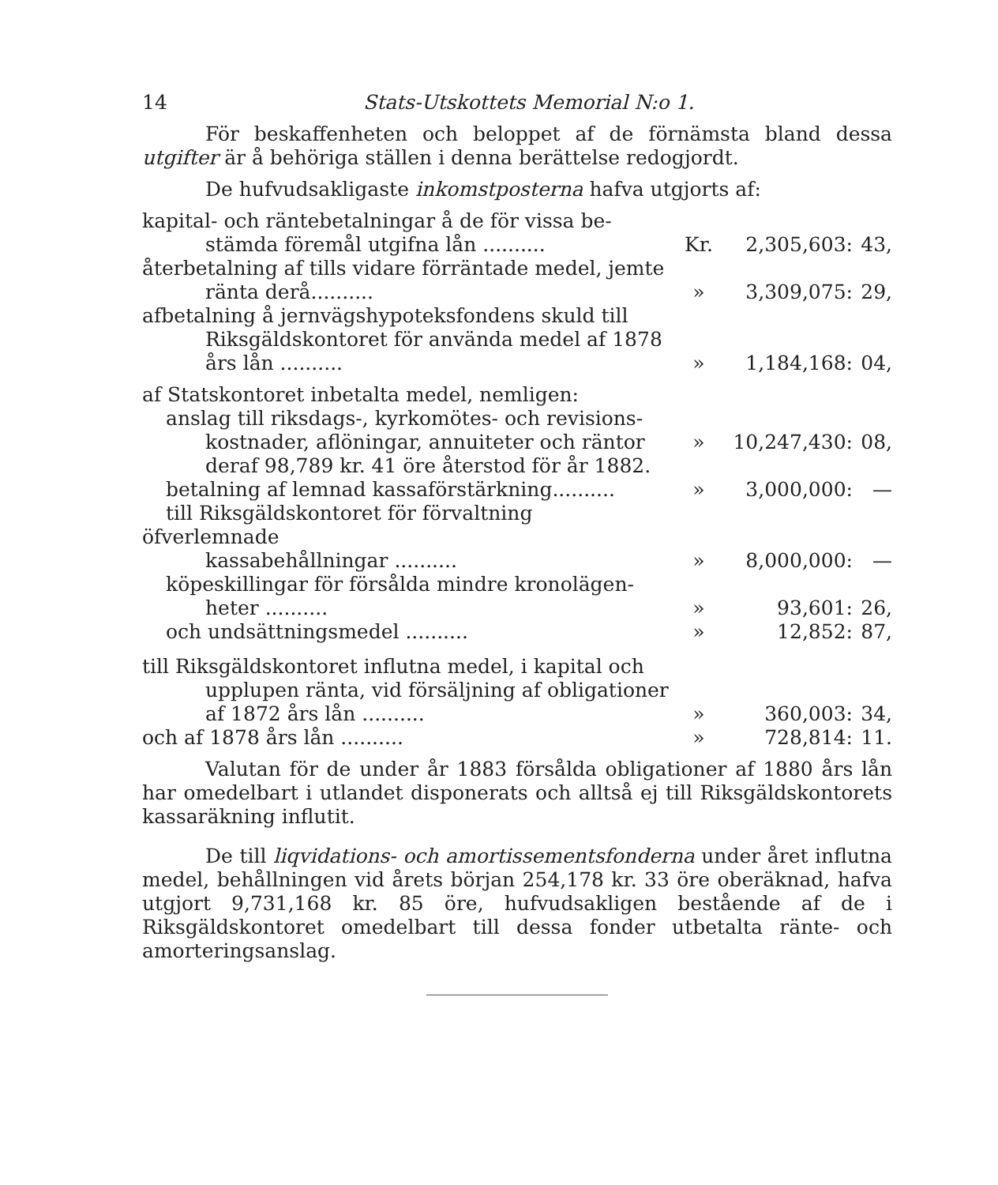14 Stats-Utskottets Memorial N:o 1.
För beskaffenheten och beloppet af de förnämsta bland dessa utgifter är å behöriga ställen i denna berättelse redogjordt.
De hufvudsakligaste inkomstposterna hafva utgjorts af:
| kapital- och räntebetalningar å de för vissa be- stämda föremål utgifna lån .......... | Kr. | 2,305,603: | 43, |
| återbetalning af tills vidare förräntade medel, jemte ränta derå.......... | » | 3,309,075: | 29, |
| afbetalning å jernvägshypoteksfondens skuld till Riksgäldskontoret för använda medel af 1878 års lån .......... | » | 1,184,168: | 04, |
| af Statskontoret inbetalta medel, nemligen: | | | |
| anslag till riksdags-, kyrkomötes- och revisions- kostnader, aflöningar, annuiteter och räntor deraf 98,789 kr. 41 öre återstod för år 1882. | » | 10,247,430: | 08, |
| betalning af lemnad kassaförstärkning.......... | » | 3,000,000: | — |
| till Riksgäldskontoret för förvaltning öfverlemnade kassabehållningar .......... | » | 8,000,000: | — |
| köpeskillingar för försålda mindre kronolägen- heter .......... | » | 93,601: | 26, |
| och undsättningsmedel .......... | » | 12,852: | 87, |
| till Riksgäldskontoret influtna medel, i kapital och upplupen ränta, vid försäljning af obligationer af 1872 års lån .......... | » | 360,003: | 34, |
| och af 1878 års lån .......... | » | 728,814: | 11. |
Valutan för de under år 1883 försålda obligationer af 1880 års lån har omedelbart i utlandet disponerats och alltså ej till Riksgäldskontorets kassaräkning influtit.
De till liqvidations- och amortissementsfonderna under året influtna medel, behållningen vid årets början 254,178 kr. 33 öre oberäknad, hafva utgjort 9,731,168 kr. 85 öre, hufvudsakligen bestående af de i Riksgäldskontoret omedelbart till dessa fonder utbetalta ränte- och amorteringsanslag.